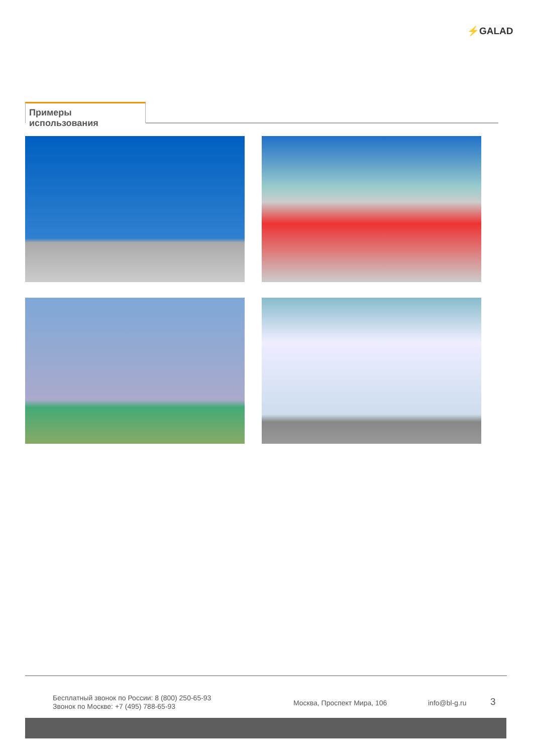⚡GALAD
Примеры использования
Бесплатный звонок по России: 8 (800) 250-65-93
Звонок по Москве: +7 (495) 788-65-93
Москва, Проспект Мира, 106 info@bl-g.ru 3